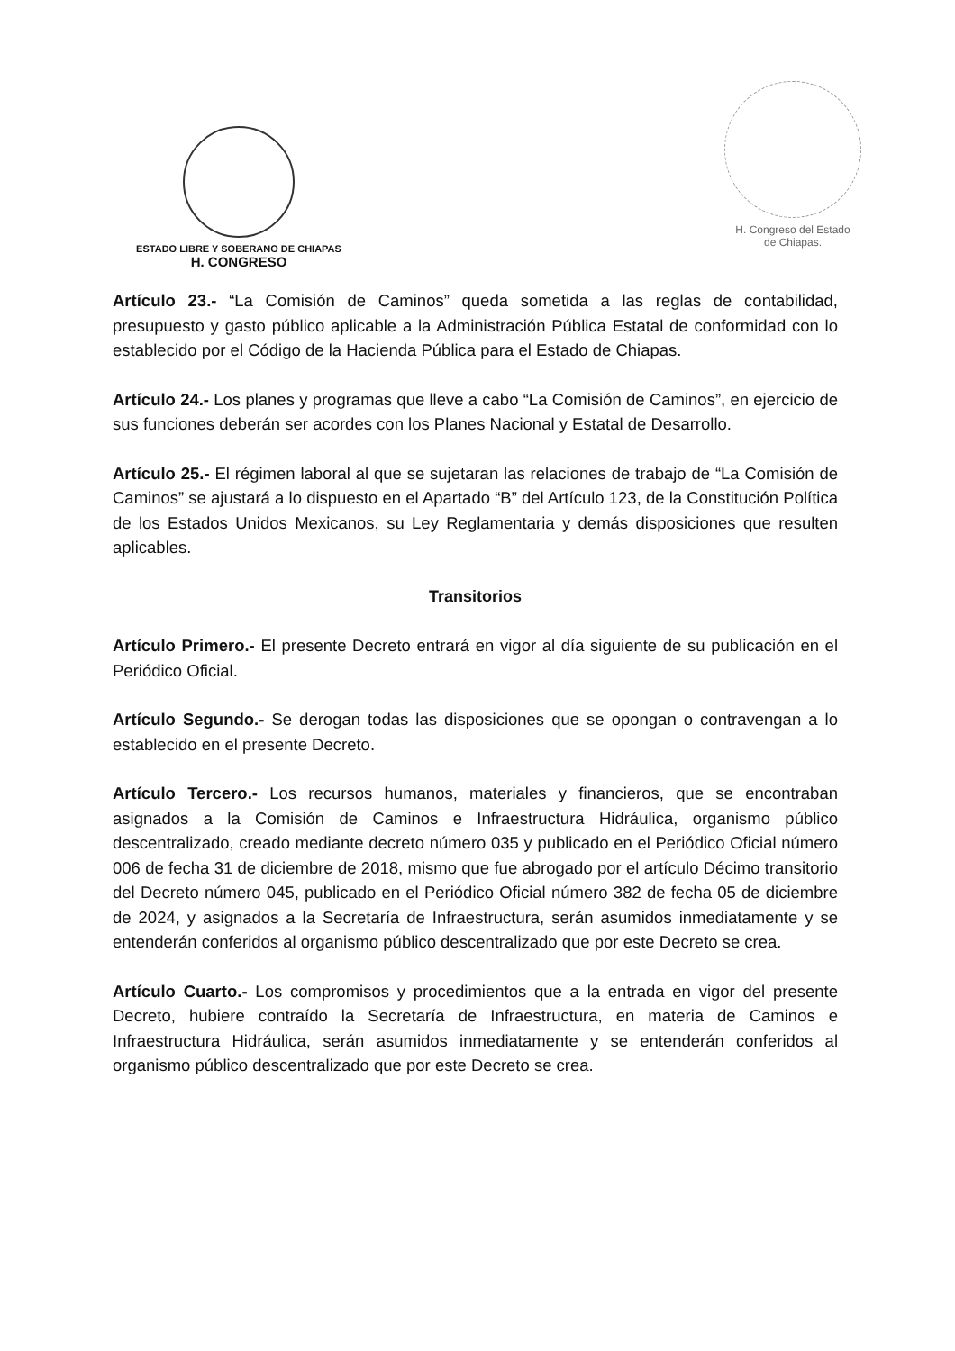ESTADO LIBRE Y SOBERANO DE CHIAPAS
H. CONGRESO
H. Congreso del Estado
de Chiapas.
Artículo 23.- “La Comisión de Caminos” queda sometida a las reglas de contabilidad, presupuesto y gasto público aplicable a la Administración Pública Estatal de conformidad con lo establecido por el Código de la Hacienda Pública para el Estado de Chiapas.
Artículo 24.- Los planes y programas que lleve a cabo “La Comisión de Caminos”, en ejercicio de sus funciones deberán ser acordes con los Planes Nacional y Estatal de Desarrollo.
Artículo 25.- El régimen laboral al que se sujetaran las relaciones de trabajo de “La Comisión de Caminos” se ajustará a lo dispuesto en el Apartado “B” del Artículo 123, de la Constitución Política de los Estados Unidos Mexicanos, su Ley Reglamentaria y demás disposiciones que resulten aplicables.
Transitorios
Artículo Primero.- El presente Decreto entrará en vigor al día siguiente de su publicación en el Periódico Oficial.
Artículo Segundo.- Se derogan todas las disposiciones que se opongan o contravengan a lo establecido en el presente Decreto.
Artículo Tercero.- Los recursos humanos, materiales y financieros, que se encontraban asignados a la Comisión de Caminos e Infraestructura Hidráulica, organismo público descentralizado, creado mediante decreto número 035 y publicado en el Periódico Oficial número 006 de fecha 31 de diciembre de 2018, mismo que fue abrogado por el artículo Décimo transitorio del Decreto número 045, publicado en el Periódico Oficial número 382 de fecha 05 de diciembre de 2024, y asignados a la Secretaría de Infraestructura, serán asumidos inmediatamente y se entenderán conferidos al organismo público descentralizado que por este Decreto se crea.
Artículo Cuarto.- Los compromisos y procedimientos que a la entrada en vigor del presente Decreto, hubiere contraído la Secretaría de Infraestructura, en materia de Caminos e Infraestructura Hidráulica, serán asumidos inmediatamente y se entenderán conferidos al organismo público descentralizado que por este Decreto se crea.